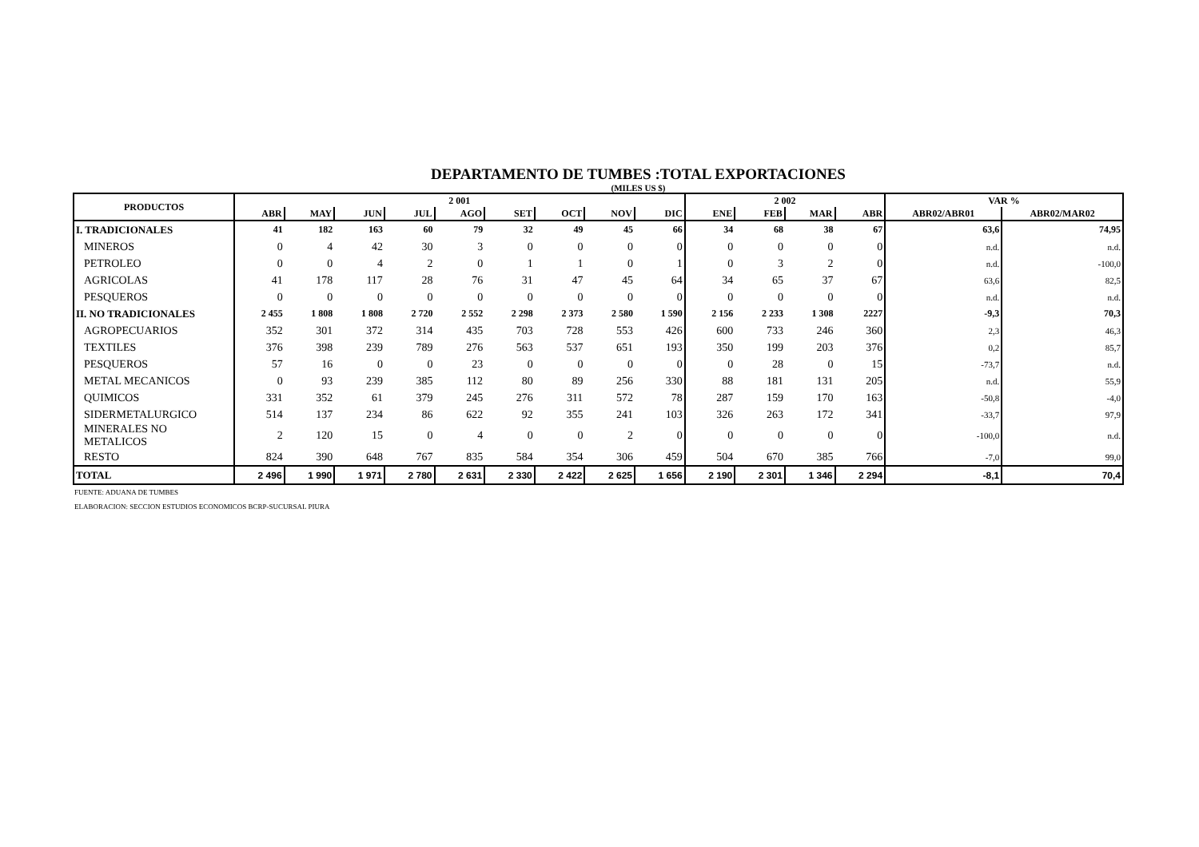DEPARTAMENTO DE TUMBES :TOTAL EXPORTACIONES
(MILES US $)
| PRODUCTOS | 2 001 | | | | | | | | | 2 002 | | | | VAR % | |
| --- | --- | --- | --- | --- | --- | --- | --- | --- | --- | --- | --- | --- | --- | --- | --- |
| | ABR | MAY | JUN | JUL | AGO | SET | OCT | NOV | DIC | ENE | FEB | MAR | ABR | ABR02/ABR01 | ABR02/MAR02 |
| I. TRADICIONALES | 41 | 182 | 163 | 60 | 79 | 32 | 49 | 45 | 66 | 34 | 68 | 38 | 67 | 63,6 | 74,95 |
| MINEROS | 0 | 4 | 42 | 30 | 3 | 0 | 0 | 0 | 0 | 0 | 0 | 0 | 0 | n.d. | n.d. |
| PETROLEO | 0 | 0 | 4 | 2 | 0 | 1 | 1 | 0 | 1 | 0 | 3 | 2 | 0 | n.d. | -100,0 |
| AGRICOLAS | 41 | 178 | 117 | 28 | 76 | 31 | 47 | 45 | 64 | 34 | 65 | 37 | 67 | 63,6 | 82,5 |
| PESQUEROS | 0 | 0 | 0 | 0 | 0 | 0 | 0 | 0 | 0 | 0 | 0 | 0 | 0 | n.d. | n.d. |
| II. NO TRADICIONALES | 2 455 | 1 808 | 1 808 | 2 720 | 2 552 | 2 298 | 2 373 | 2 580 | 1 590 | 2 156 | 2 233 | 1 308 | 2227 | -9,3 | 70,3 |
| AGROPECUARIOS | 352 | 301 | 372 | 314 | 435 | 703 | 728 | 553 | 426 | 600 | 733 | 246 | 360 | 2,3 | 46,3 |
| TEXTILES | 376 | 398 | 239 | 789 | 276 | 563 | 537 | 651 | 193 | 350 | 199 | 203 | 376 | 0,2 | 85,7 |
| PESQUEROS | 57 | 16 | 0 | 0 | 23 | 0 | 0 | 0 | 0 | 0 | 28 | 0 | 15 | -73,7 | n.d. |
| METAL MECANICOS | 0 | 93 | 239 | 385 | 112 | 80 | 89 | 256 | 330 | 88 | 181 | 131 | 205 | n.d. | 55,9 |
| QUIMICOS | 331 | 352 | 61 | 379 | 245 | 276 | 311 | 572 | 78 | 287 | 159 | 170 | 163 | -50,8 | -4,0 |
| SIDERMETALURGICO | 514 | 137 | 234 | 86 | 622 | 92 | 355 | 241 | 103 | 326 | 263 | 172 | 341 | -33,7 | 97,9 |
| MINERALES NO METALICOS | 2 | 120 | 15 | 0 | 4 | 0 | 0 | 2 | 0 | 0 | 0 | 0 | 0 | -100,0 | n.d. |
| RESTO | 824 | 390 | 648 | 767 | 835 | 584 | 354 | 306 | 459 | 504 | 670 | 385 | 766 | -7,0 | 99,0 |
| TOTAL | 2 496 | 1 990 | 1 971 | 2 780 | 2 631 | 2 330 | 2 422 | 2 625 | 1 656 | 2 190 | 2 301 | 1 346 | 2 294 | -8,1 | 70,4 |
FUENTE: ADUANA DE TUMBES
ELABORACION: SECCION ESTUDIOS ECONOMICOS BCRP-SUCURSAL PIURA